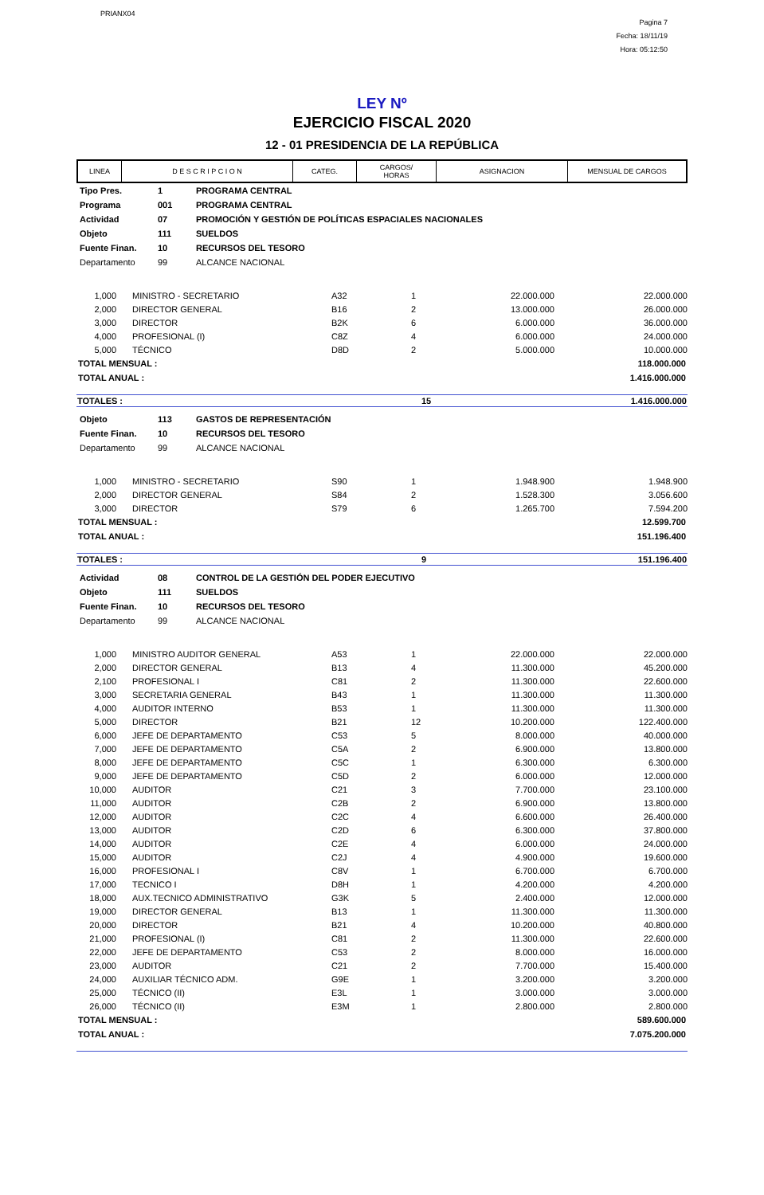PRIANX04
Pagina 7
Fecha: 18/11/19
Hora: 05:12:50
LEY Nº
EJERCICIO FISCAL 2020
12 - 01 PRESIDENCIA DE LA REPÚBLICA
| LINEA | D E S C R I P C I O N | CATEG. | CARGOS/ HORAS | ASIGNACION | MENSUAL DE CARGOS |
| --- | --- | --- | --- | --- | --- |
| Tipo Pres. | 1 | PROGRAMA CENTRAL |
| Programa | 001 | PROGRAMA CENTRAL |
| Actividad | 07 | PROMOCIÓN Y GESTIÓN DE POLÍTICAS ESPACIALES NACIONALES |
| Objeto | 111 | SUELDOS |
| Fuente Finan. | 10 | RECURSOS DEL TESORO |
| Departamento | 99 | ALCANCE NACIONAL |
| 1,000 | | MINISTRO - SECRETARIO | A32 | 1 | 22.000.000 | 22.000.000 |
| 2,000 | | DIRECTOR GENERAL | B16 | 2 | 13.000.000 | 26.000.000 |
| 3,000 | | DIRECTOR | B2K | 6 | 6.000.000 | 36.000.000 |
| 4,000 | | PROFESIONAL (I) | C8Z | 4 | 6.000.000 | 24.000.000 |
| 5,000 | | TÉCNICO | D8D | 2 | 5.000.000 | 10.000.000 |
| TOTAL MENSUAL : | 118.000.000 |
| TOTAL ANUAL : | 1.416.000.000 |
| TOTALES : | 15 | 1.416.000.000 |
| Objeto | 113 | GASTOS DE REPRESENTACIÓN |
| Fuente Finan. | 10 | RECURSOS DEL TESORO |
| Departamento | 99 | ALCANCE NACIONAL |
| 1,000 | | MINISTRO - SECRETARIO | S90 | 1 | 1.948.900 | 1.948.900 |
| 2,000 | | DIRECTOR GENERAL | S84 | 2 | 1.528.300 | 3.056.600 |
| 3,000 | | DIRECTOR | S79 | 6 | 1.265.700 | 7.594.200 |
| TOTAL MENSUAL : | 12.599.700 |
| TOTAL ANUAL : | 151.196.400 |
| TOTALES : | 9 | 151.196.400 |
| Actividad | 08 | CONTROL DE LA GESTIÓN DEL PODER EJECUTIVO |
| Objeto | 111 | SUELDOS |
| Fuente Finan. | 10 | RECURSOS DEL TESORO |
| Departamento | 99 | ALCANCE NACIONAL |
| 1,000 | | MINISTRO AUDITOR GENERAL | A53 | 1 | 22.000.000 | 22.000.000 |
| 2,000 | | DIRECTOR GENERAL | B13 | 4 | 11.300.000 | 45.200.000 |
| 2,100 | | PROFESIONAL I | C81 | 2 | 11.300.000 | 22.600.000 |
| 3,000 | | SECRETARIA GENERAL | B43 | 1 | 11.300.000 | 11.300.000 |
| 4,000 | | AUDITOR INTERNO | B53 | 1 | 11.300.000 | 11.300.000 |
| 5,000 | | DIRECTOR | B21 | 12 | 10.200.000 | 122.400.000 |
| 6,000 | | JEFE DE DEPARTAMENTO | C53 | 5 | 8.000.000 | 40.000.000 |
| 7,000 | | JEFE DE DEPARTAMENTO | C5A | 2 | 6.900.000 | 13.800.000 |
| 8,000 | | JEFE DE DEPARTAMENTO | C5C | 1 | 6.300.000 | 6.300.000 |
| 9,000 | | JEFE DE DEPARTAMENTO | C5D | 2 | 6.000.000 | 12.000.000 |
| 10,000 | | AUDITOR | C21 | 3 | 7.700.000 | 23.100.000 |
| 11,000 | | AUDITOR | C2B | 2 | 6.900.000 | 13.800.000 |
| 12,000 | | AUDITOR | C2C | 4 | 6.600.000 | 26.400.000 |
| 13,000 | | AUDITOR | C2D | 6 | 6.300.000 | 37.800.000 |
| 14,000 | | AUDITOR | C2E | 4 | 6.000.000 | 24.000.000 |
| 15,000 | | AUDITOR | C2J | 4 | 4.900.000 | 19.600.000 |
| 16,000 | | PROFESIONAL I | C8V | 1 | 6.700.000 | 6.700.000 |
| 17,000 | | TECNICO I | D8H | 1 | 4.200.000 | 4.200.000 |
| 18,000 | | AUX.TECNICO ADMINISTRATIVO | G3K | 5 | 2.400.000 | 12.000.000 |
| 19,000 | | DIRECTOR GENERAL | B13 | 1 | 11.300.000 | 11.300.000 |
| 20,000 | | DIRECTOR | B21 | 4 | 10.200.000 | 40.800.000 |
| 21,000 | | PROFESIONAL (I) | C81 | 2 | 11.300.000 | 22.600.000 |
| 22,000 | | JEFE DE DEPARTAMENTO | C53 | 2 | 8.000.000 | 16.000.000 |
| 23,000 | | AUDITOR | C21 | 2 | 7.700.000 | 15.400.000 |
| 24,000 | | AUXILIAR TÉCNICO ADM. | G9E | 1 | 3.200.000 | 3.200.000 |
| 25,000 | | TÉCNICO (II) | E3L | 1 | 3.000.000 | 3.000.000 |
| 26,000 | | TÉCNICO (II) | E3M | 1 | 2.800.000 | 2.800.000 |
| TOTAL MENSUAL : | 589.600.000 |
| TOTAL ANUAL : | 7.075.200.000 |